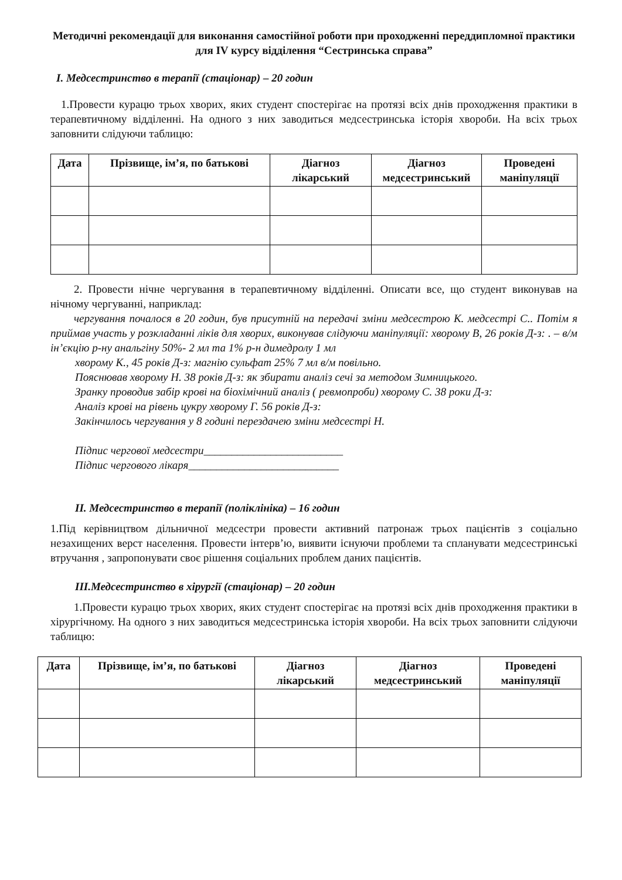Методичні рекомендації для виконання самостійної роботи при проходженні переддипломної практики для IV курсу відділення “Сестринська справа”
І. Медсестринство в терапії (стаціонар) – 20 годин
1.Провести курацю трьох хворих, яких студент спостерігає на протязі всіх днів проходження практики в терапевтичному відділенні. На одного з них заводиться медсестринська історія хвороби. На всіх трьох заповнити слідуючи таблицю:
| Дата | Прізвище, ім’я, по батькові | Діагноз лікарський | Діагноз медсестринський | Проведені маніпуляції |
| --- | --- | --- | --- | --- |
2. Провести нічне чергування в терапевтичному відділенні. Описати все, що студент виконував на нічному чергуванні, наприклад:
чергування почалося в 20 годин, був присутній на передачі зміни медсестрою К. медсестрі С.. Потім я приймав участь у розкладанні ліків для хворих, виконував слідуючи маніпуляції: хворому В, 26 років Д-з: . – в/м ін’єкцію р-ну анальгіну 50%- 2 мл та 1% р-н димедролу 1 мл
хворому К., 45 років Д-з: магнію сульфат 25% 7 мл в/м повільно.
Пояснював хворому Н. 38 років Д-з: як збирати аналіз сечі за методом Зимницького.
Зранку проводив забір крові на біохімічний аналіз ( ревмопроби) хворому С. 38 роки Д-з:
Аналіз крові на рівень цукру хворому Г. 56 років Д-з:
Закінчилось чергування у 8 годині перездачею зміни медсестрі Н.
Підпис чергової медсестри_________________________
Підпис чергового лікаря___________________________
ІІ. Медсестринство в терапії (поліклініка) – 16 годин
1.Під керівництвом дільничної медсестри провести активний патронаж трьох пацієнтів з соціально незахищених верст населення. Провести інтерв’ю, виявити існуючи проблеми та спланувати медсестринські втручання , запропонувати своє рішення соціальних проблем даних пацієнтів.
ІІІ.Медсестринство в хірургії (стаціонар) – 20 годин
1.Провести курацю трьох хворих, яких студент спостерігає на протязі всіх днів проходження практики в хірургічному. На одного з них заводиться медсестринська історія хвороби. На всіх трьох заповнити слідуючи таблицю:
| Дата | Прізвище, ім’я, по батькові | Діагноз лікарський | Діагноз медсестринський | Проведені маніпуляції |
| --- | --- | --- | --- | --- |